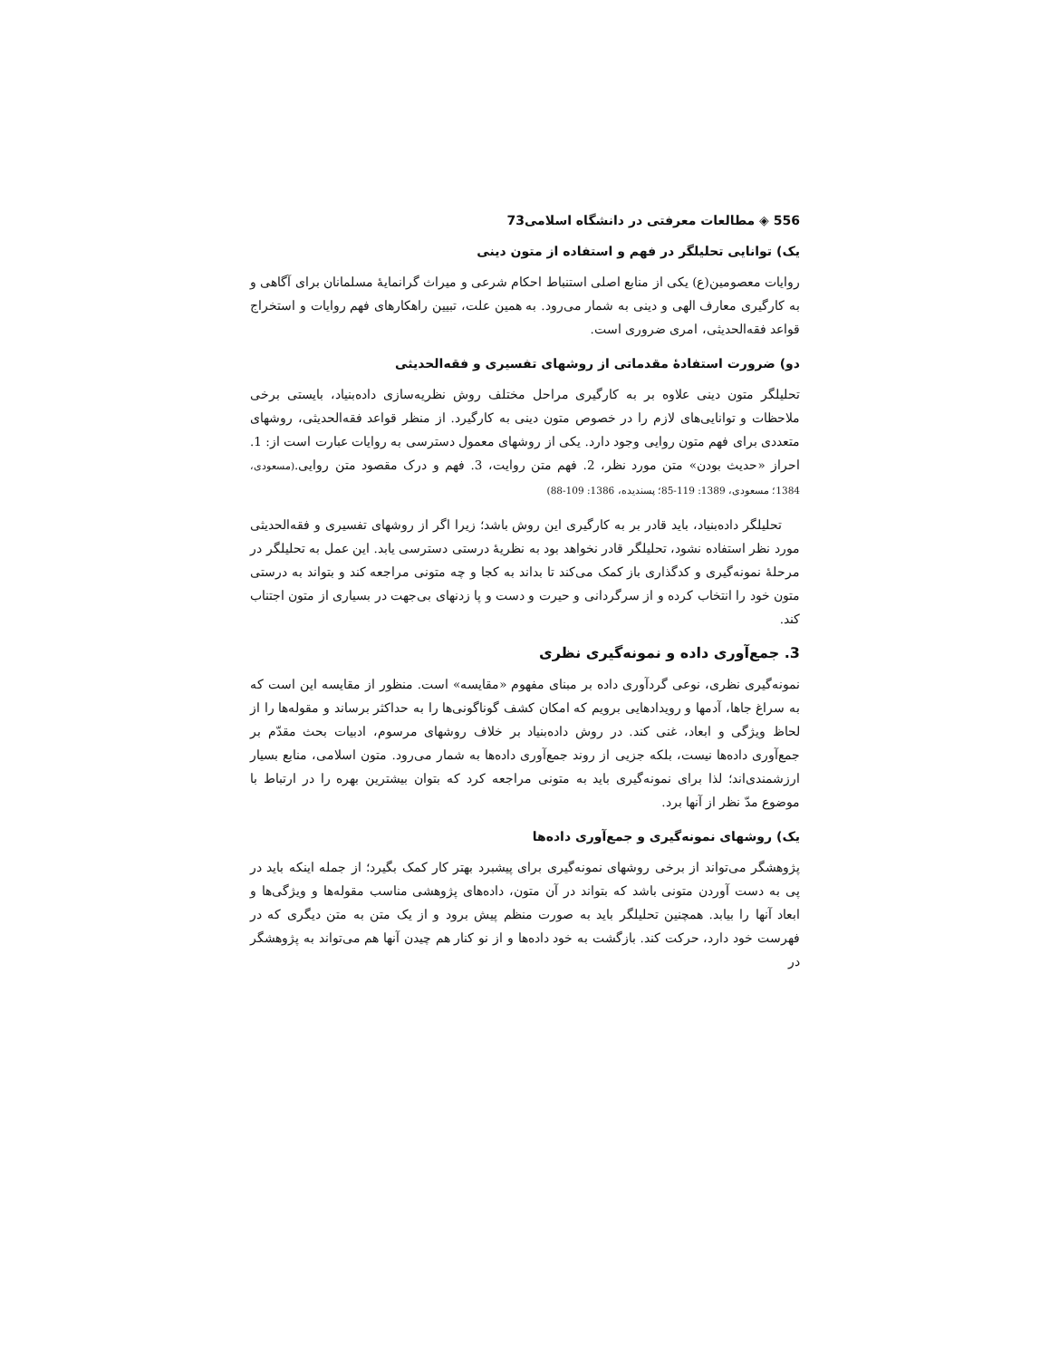556 ◈ مطالعات معرفتی در دانشگاه اسلامی73
یک) توانایی تحلیلگر در فهم و استفاده از متون دینی
روایات معصومین(ع) یکی از منابع اصلی استنباط احکام شرعی و میراث گرانمایهٔ مسلمانان برای آگاهی و به کارگیری معارف الهی و دینی به شمار می‌رود. به همین علت، تبیین راهکارهای فهم روایات و استخراج قواعد فقه‌الحدیثی، امری ضروری است.
دو) ضرورت استفادهٔ مقدماتی از روشهای تفسیری و فقه‌الحدیثی
تحلیلگر متون دینی علاوه بر به کارگیری مراحل مختلف روش نظریه‌سازی داده‌بنیاد، بایستی برخی ملاحظات و توانایی‌های لازم را در خصوص متون دینی به کارگیرد. از منظر قواعد فقه‌الحدیثی، روشهای متعددی برای فهم متون روایی وجود دارد. یکی از روشهای معمول دسترسی به روایات عبارت است از: 1. احراز «حدیث بودن» متن مورد نظر، 2. فهم متن روایت، 3. فهم و درک مقصود متن روایی.(مسعودی، 1384؛ مسعودی، 1389: 119-85؛ پسندیده، 1386: 109-88)
تحلیلگر داده‌بنیاد، باید قادر بر به کارگیری این روش باشد؛ زیرا اگر از روشهای تفسیری و فقه‌الحدیثی مورد نظر استفاده نشود، تحلیلگر قادر نخواهد بود به نظریهٔ درستی دسترسی یابد. این عمل به تحلیلگر در مرحلهٔ نمونه‌گیری و کدگذاری باز کمک می‌کند تا بداند به کجا و چه متونی مراجعه کند و بتواند به درستی متون خود را انتخاب کرده و از سرگردانی و حیرت و دست و پا زدنهای بی‌جهت در بسیاری از متون اجتناب کند.
3. جمع‌آوری داده و نمونه‌گیری نظری
نمونه‌گیری نظری، نوعی گردآوری داده بر مبنای مفهوم «مقایسه» است. منظور از مقایسه این است که به سراغ جاها، آدمها و رویدادهایی برویم که امکان کشف گوناگونی‌ها را به حداکثر برساند و مقوله‌ها را از لحاظ ویژگی و ابعاد، غنی کند. در روش داده‌بنیاد بر خلاف روشهای مرسوم، ادبیات بحث مقدّم بر جمع‌آوری داده‌ها نیست، بلکه جزیی از روند جمع‌آوری داده‌ها به شمار می‌رود. متون اسلامی، منابع بسیار ارزشمندی‌اند؛ لذا برای نمونه‌گیری باید به متونی مراجعه کرد که بتوان بیشترین بهره را در ارتباط با موضوع مدّ نظر از آنها برد.
یک) روشهای نمونه‌گیری و جمع‌آوری داده‌ها
پژوهشگر می‌تواند از برخی روشهای نمونه‌گیری برای پیشبرد بهتر کار کمک بگیرد؛ از جمله اینکه باید در پی به دست آوردن متونی باشد که بتواند در آن متون، داده‌های پژوهشی مناسب مقوله‌ها و ویژگی‌ها و ابعاد آنها را بیابد. همچنین تحلیلگر باید به صورت منظم پیش برود و از یک متن به متن دیگری که در فهرست خود دارد، حرکت کند. بازگشت به خود داده‌ها و از نو کنار هم چیدن آنها هم می‌تواند به پژوهشگر در